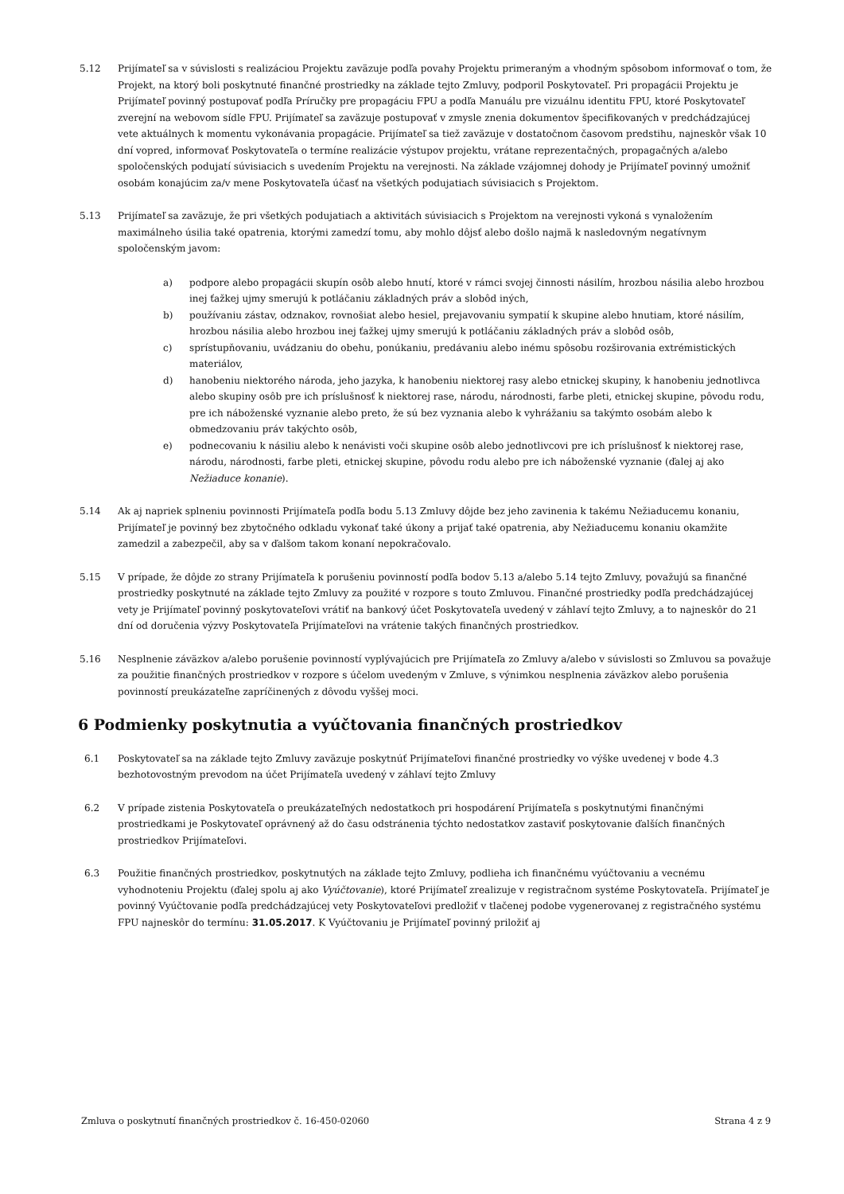5.12 Prijímateľ sa v súvislosti s realizáciou Projektu zaväzuje podľa povahy Projektu primeraným a vhodným spôsobom informovať o tom, že Projekt, na ktorý boli poskytnuté finančné prostriedky na základe tejto Zmluvy, podporil Poskytovateľ. Pri propagácii Projektu je Prijímateľ povinný postupovať podľa Príručky pre propagáciu FPU a podľa Manuálu pre vizuálnu identitu FPU, ktoré Poskytovateľ zverejní na webovom sídle FPU. Prijímateľ sa zaväzuje postupovať v zmysle znenia dokumentov špecifikovaných v predchádzajúcej vete aktuálnych k momentu vykonávania propagácie. Prijímateľ sa tiež zaväzuje v dostatočnom časovom predstihu, najneskôr však 10 dní vopred, informovať Poskytovateľa o termíne realizácie výstupov projektu, vrátane reprezentačných, propagačných a/alebo spoločenských podujatí súvisiacich s uvedením Projektu na verejnosti. Na základe vzájomnej dohody je Prijímateľ povinný umožniť osobám konajúcim za/v mene Poskytovateľa účasť na všetkých podujatiach súvisiacich s Projektom.
5.13 Prijímateľ sa zaväzuje, že pri všetkých podujatiach a aktivitách súvisiacich s Projektom na verejnosti vykoná s vynaložením maximálneho úsilia také opatrenia, ktorými zamedzí tomu, aby mohlo dôjsť alebo došlo najmä k nasledovným negatívnym spoločenským javom:
a) podpore alebo propagácii skupín osôb alebo hnutí, ktoré v rámci svojej činnosti násilím, hrozbou násilia alebo hrozbou inej ťažkej ujmy smerujú k potláčaniu základných práv a slobôd iných,
b) používaniu zástav, odznakov, rovnošiat alebo hesiel, prejavovaniu sympatií k skupine alebo hnutiam, ktoré násilím, hrozbou násilia alebo hrozbou inej ťažkej ujmy smerujú k potláčaniu základných práv a slobôd osôb,
c) sprístupňovaniu, uvádzaniu do obehu, ponúkaniu, predávaniu alebo inému spôsobu rozširovania extrémistických materiálov,
d) hanobeniu niektorého národa, jeho jazyka, k hanobeniu niektorej rasy alebo etnickej skupiny, k hanobeniu jednotlivca alebo skupiny osôb pre ich príslušnosť k niektorej rase, národu, národnosti, farbe pleti, etnickej skupine, pôvodu rodu, pre ich náboženské vyznanie alebo preto, že sú bez vyznania alebo k vyhrážaniu sa takýmto osobám alebo k obmedzovaniu práv takýchto osôb,
e) podnecovaniu k násiliu alebo k nenávisti voči skupine osôb alebo jednotlivcovi pre ich príslušnosť k niektorej rase, národu, národnosti, farbe pleti, etnickej skupine, pôvodu rodu alebo pre ich náboženské vyznanie (ďalej aj ako Nežiaduce konanie).
5.14 Ak aj napriek splneniu povinnosti Prijímateľa podľa bodu 5.13 Zmluvy dôjde bez jeho zavinenia k takému Nežiaducemu konaniu, Prijímateľ je povinný bez zbytočného odkladu vykonať také úkony a prijať také opatrenia, aby Nežiaducemu konaniu okamžite zamedzil a zabezpečil, aby sa v ďalšom takom konaní nepokračovalo.
5.15 V prípade, že dôjde zo strany Prijímateľa k porušeniu povinností podľa bodov 5.13 a/alebo 5.14 tejto Zmluvy, považujú sa finančné prostriedky poskytnuté na základe tejto Zmluvy za použité v rozpore s touto Zmluvou. Finančné prostriedky podľa predchádzajúcej vety je Prijímateľ povinný poskytovateľovi vrátiť na bankový účet Poskytovateľa uvedený v záhlaví tejto Zmluvy, a to najneskôr do 21 dní od doručenia výzvy Poskytovateľa Prijímateľovi na vrátenie takých finančných prostriedkov.
5.16 Nesplnenie záväzkov a/alebo porušenie povinností vyplývajúcich pre Prijímateľa zo Zmluvy a/alebo v súvislosti so Zmluvou sa považuje za použitie finančných prostriedkov v rozpore s účelom uvedeným v Zmluve, s výnimkou nesplnenia záväzkov alebo porušenia povinností preukázateľne zapríčinených z dôvodu vyššej moci.
6 Podmienky poskytnutia a vyúčtovania finančných prostriedkov
6.1 Poskytovateľ sa na základe tejto Zmluvy zaväzuje poskytnúť Prijímateľovi finančné prostriedky vo výške uvedenej v bode 4.3 bezhotovostným prevodom na účet Prijímateľa uvedený v záhlaví tejto Zmluvy
6.2 V prípade zistenia Poskytovateľa o preukázateľných nedostatkoch pri hospodárení Prijímateľa s poskytnutými finančnými prostriedkami je Poskytovateľ oprávnený až do času odstránenia týchto nedostatkov zastaviť poskytovanie ďalších finančných prostriedkov Prijímateľovi.
6.3 Použitie finančných prostriedkov, poskytnutých na základe tejto Zmluvy, podlieha ich finančnému vyúčtovaniu a vecnému vyhodnoteniu Projektu (ďalej spolu aj ako Vyúčtovanie), ktoré Prijímateľ zrealizuje v registračnom systéme Poskytovateľa. Prijímateľ je povinný Vyúčtovanie podľa predchádzajúcej vety Poskytovateľovi predložiť v tlačenej podobe vygenerovanej z registračného systému FPU najneskôr do termínu: 31.05.2017. K Vyúčtovaniu je Prijímateľ povinný priložiť aj
Zmluva o poskytnutí finančných prostriedkov č. 16-450-02060 Strana 4 z 9